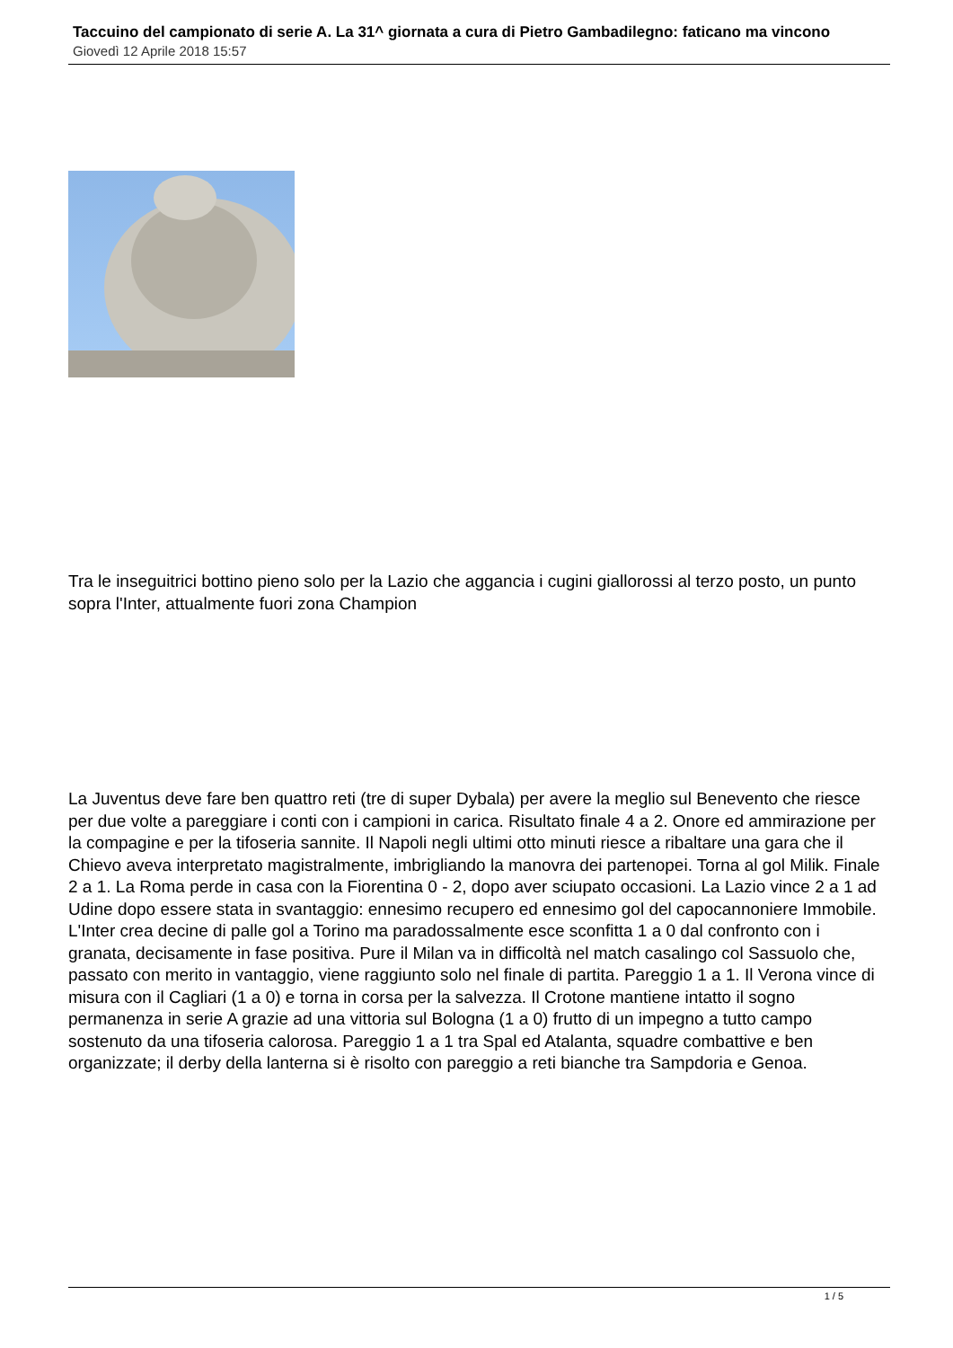Taccuino del campionato di serie A. La 31^ giornata a cura di Pietro Gambadilegno: faticano ma vincono
Giovedì 12 Aprile 2018 15:57
Tra le inseguitrici bottino pieno solo per la Lazio che aggancia i cugini giallorossi al terzo posto, un punto sopra l'Inter, attualmente fuori zona Champion
La Juventus deve fare ben quattro reti (tre di super Dybala) per avere la meglio sul Benevento che riesce per due volte a pareggiare i conti con i campioni in carica. Risultato finale 4 a 2. Onore ed ammirazione per la compagine e per la tifoseria sannite. Il Napoli negli ultimi otto minuti riesce a ribaltare una gara che il Chievo aveva interpretato magistralmente, imbrigliando la manovra dei partenopei. Torna al gol Milik. Finale 2 a 1. La Roma perde in casa con la Fiorentina 0 - 2, dopo aver sciupato occasioni. La Lazio vince 2 a 1 ad Udine dopo essere stata in svantaggio: ennesimo recupero ed ennesimo gol del capocannoniere Immobile. L'Inter crea decine di palle gol a Torino ma paradossalmente esce sconfitta 1 a 0 dal confronto con i granata, decisamente in fase positiva. Pure il Milan va in difficoltà nel match casalingo col Sassuolo che, passato con merito in vantaggio, viene raggiunto solo nel finale di partita. Pareggio 1 a 1. Il Verona vince di misura con il Cagliari (1 a 0) e torna in corsa per la salvezza. Il Crotone mantiene intatto il sogno permanenza in serie A grazie ad una vittoria sul Bologna (1 a 0) frutto di un impegno a tutto campo sostenuto da una tifoseria calorosa. Pareggio 1 a 1 tra Spal ed Atalanta, squadre combattive e ben organizzate; il derby della lanterna si è risolto con pareggio a reti bianche tra Sampdoria e Genoa.
1 / 5